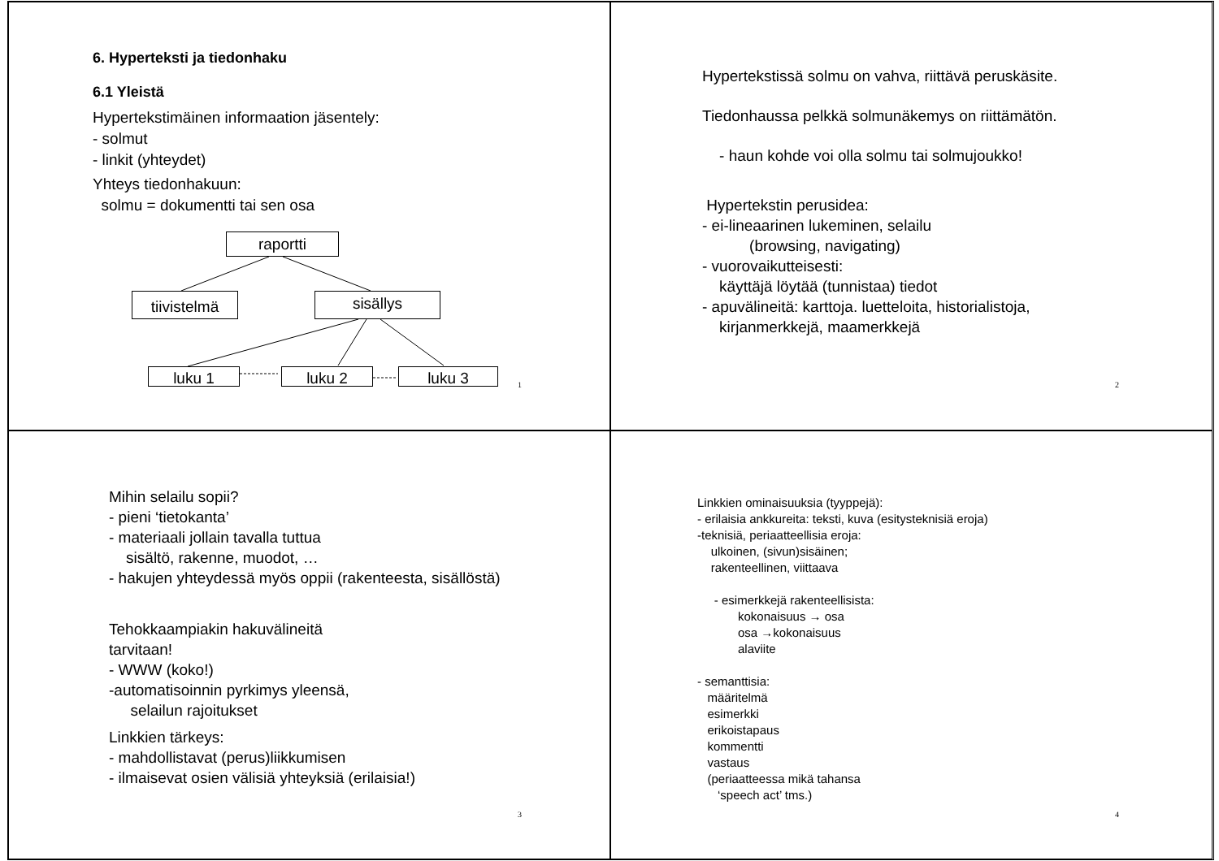6. Hyperteksti ja tiedonhaku
6.1 Yleistä
Hypertekstimäinen informaation jäsentely:
- solmut
- linkit (yhteydet)
Yhteys tiedonhakuun:
solmu = dokumentti tai sen osa
raportti
tiivistelmä sisällys
luku 1 luku 2 luku 3
1
Hypertekstissä solmu on vahva, riittävä peruskäsite.
Tiedonhaussa pelkkä solmunäkemys on riittämätön.
- haun kohde voi olla solmu tai solmujoukko!
Hypertekstin perusidea:
- ei-lineaarinen lukeminen, selailu
(browsing, navigating)
- vuorovaikutteisesti:
käyttäjä löytää (tunnistaa) tiedot
- apuvälineitä: karttoja. luetteloita, historialistoja,
kirjanmerkkejä, maamerkkejä
2
Mihin selailu sopii?
- pieni ‘tietokanta’
- materiaali jollain tavalla tuttua
sisältö, rakenne, muodot, …
- hakujen yhteydessä myös oppii (rakenteesta, sisällöstä)
Tehokkaampiakin hakuvälineitä
tarvitaan!
- WWW (koko!)
-automatisoinnin pyrkimys yleensä,
selailun rajoitukset
Linkkien tärkeys:
- mahdollistavat (perus)liikkumisen
- ilmaisevat osien välisiä yhteyksiä (erilaisia!)
3
Linkkien ominaisuuksia (tyyppejä):
- erilaisia ankkureita: teksti, kuva (esitysteknisiä eroja)
-teknisiä, periaatteellisia eroja:
ulkoinen, (sivun)sisäinen;
rakenteellinen, viittaava
- esimerkkejä rakenteellisista:
kokonaisuus → osa
osa →kokonaisuus
alaviite
- semanttisia:
määritelmä
esimerkki
erikoistapaus
kommentti
vastaus
(periaatteessa mikä tahansa
‘speech act’ tms.)
4